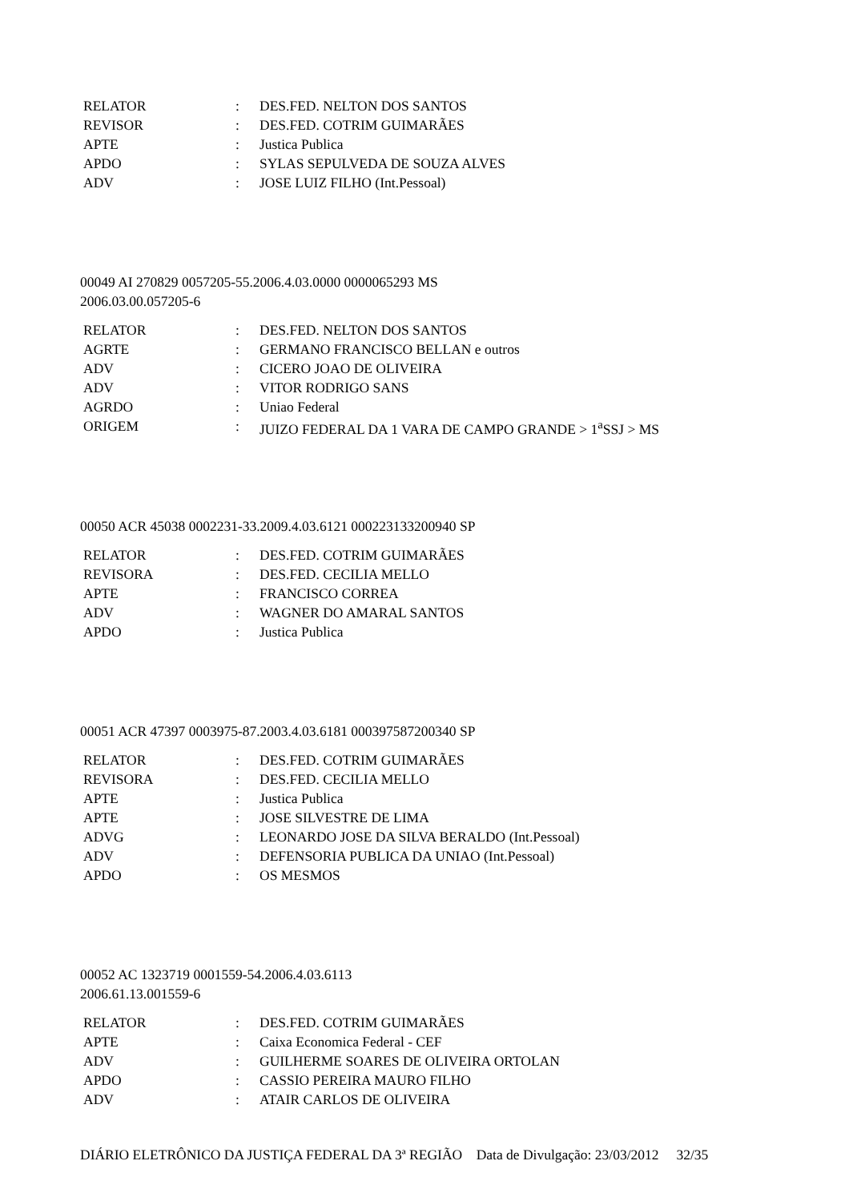| RELATOR | : | DES.FED. NELTON DOS SANTOS |
| REVISOR | : | DES.FED. COTRIM GUIMARÃES |
| APTE | : | Justica Publica |
| APDO | : | SYLAS SEPULVEDA DE SOUZA ALVES |
| ADV | : | JOSE LUIZ FILHO (Int.Pessoal) |
00049 AI 270829 0057205-55.2006.4.03.0000 0000065293 MS
2006.03.00.057205-6
| RELATOR | : | DES.FED. NELTON DOS SANTOS |
| AGRTE | : | GERMANO FRANCISCO BELLAN e outros |
| ADV | : | CICERO JOAO DE OLIVEIRA |
| ADV | : | VITOR RODRIGO SANS |
| AGRDO | : | Uniao Federal |
| ORIGEM | : | JUIZO FEDERAL DA 1 VARA DE CAMPO GRANDE > 1<sup>a</sup>SSJ > MS |
00050 ACR 45038 0002231-33.2009.4.03.6121 000223133200940 SP
| RELATOR | : | DES.FED. COTRIM GUIMARÃES |
| REVISORA | : | DES.FED. CECILIA MELLO |
| APTE | : | FRANCISCO CORREA |
| ADV | : | WAGNER DO AMARAL SANTOS |
| APDO | : | Justica Publica |
00051 ACR 47397 0003975-87.2003.4.03.6181 000397587200340 SP
| RELATOR | : | DES.FED. COTRIM GUIMARÃES |
| REVISORA | : | DES.FED. CECILIA MELLO |
| APTE | : | Justica Publica |
| APTE | : | JOSE SILVESTRE DE LIMA |
| ADVG | : | LEONARDO JOSE DA SILVA BERALDO (Int.Pessoal) |
| ADV | : | DEFENSORIA PUBLICA DA UNIAO (Int.Pessoal) |
| APDO | : | OS MESMOS |
00052 AC 1323719 0001559-54.2006.4.03.6113
2006.61.13.001559-6
| RELATOR | : | DES.FED. COTRIM GUIMARÃES |
| APTE | : | Caixa Economica Federal - CEF |
| ADV | : | GUILHERME SOARES DE OLIVEIRA ORTOLAN |
| APDO | : | CASSIO PEREIRA MAURO FILHO |
| ADV | : | ATAIR CARLOS DE OLIVEIRA |
DIÁRIO ELETRÔNICO DA JUSTIÇA FEDERAL DA 3ª REGIÃO Data de Divulgação: 23/03/2012 32/35